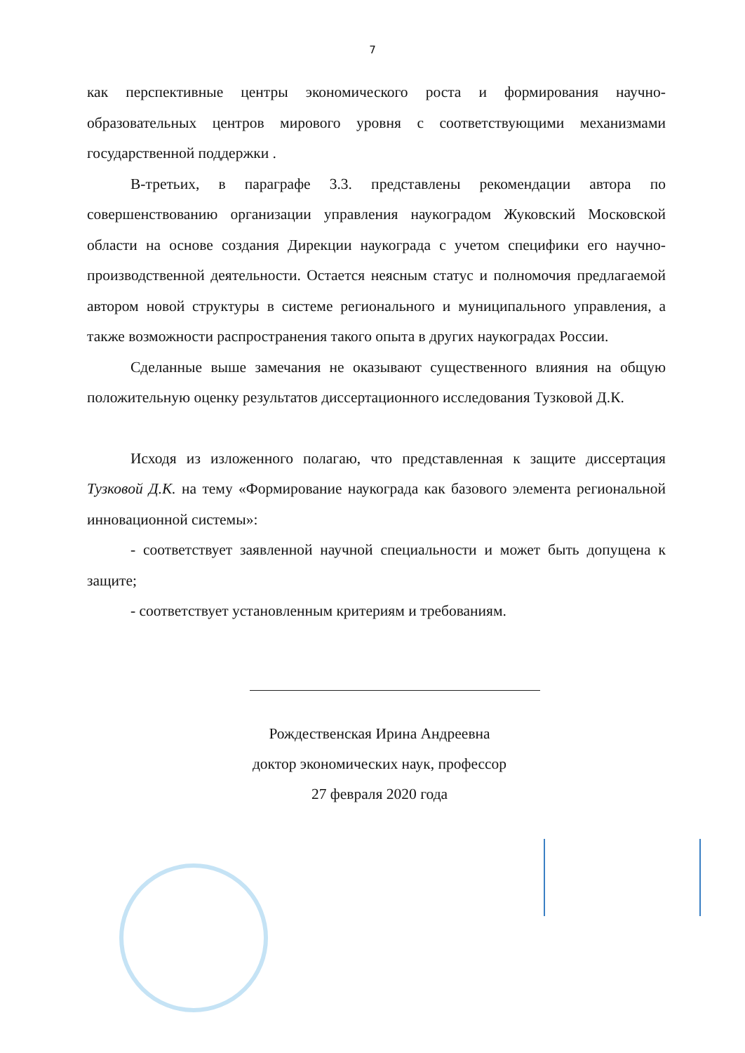7
как перспективные центры экономического роста и формирования научно-образовательных центров мирового уровня с соответствующими механизмами государственной поддержки .
В-третьих, в параграфе 3.3. представлены рекомендации автора по совершенствованию организации управления наукоградом Жуковский Московской области на основе создания Дирекции наукограда с учетом специфики его научно-производственной деятельности. Остается неясным статус и полномочия предлагаемой автором новой структуры в системе регионального и муниципального управления, а также возможности распространения такого опыта в других наукоградах России.
Сделанные выше замечания не оказывают существенного влияния на общую положительную оценку результатов диссертационного исследования Тузковой Д.К.
Исходя из изложенного полагаю, что представленная к защите диссертация Тузковой Д.К. на тему «Формирование наукограда как базового элемента региональной инновационной системы»:
- соответствует заявленной научной специальности и может быть допущена к защите;
- соответствует установленным критериям и требованиям.
Рождественская Ирина Андреевна
доктор экономических наук, профессор
27 февраля 2020 года